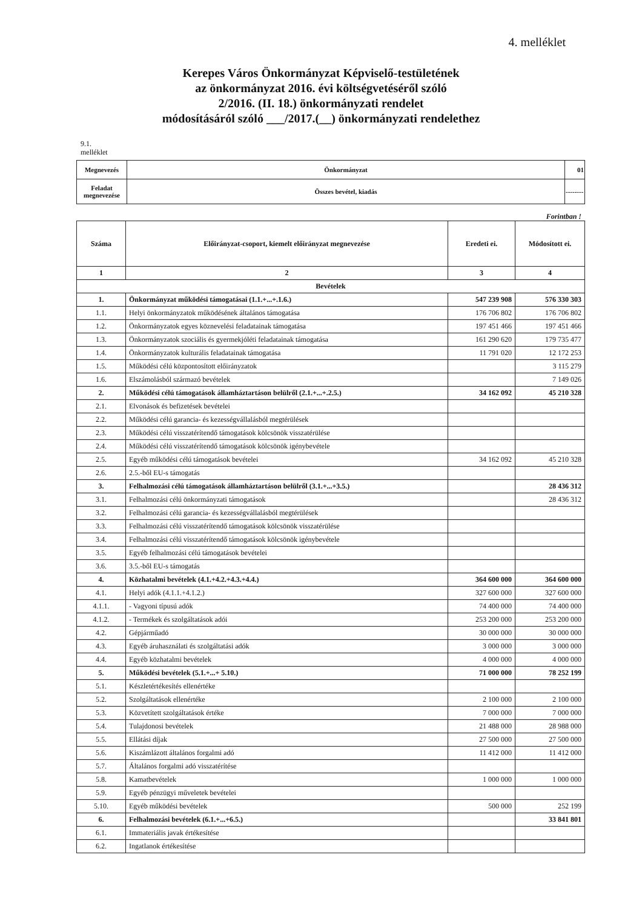4. melléklet
Kerepes Város Önkormányzat Képviselő-testületének
az önkormányzat 2016. évi költségvetéséről szóló
2/2016. (II. 18.) önkormányzati rendelet
módosításáról szóló ___/2017.(__) önkormányzati rendelethez
9.1.
melléklet
| Megnevezés | Önkormányzat | 01 |
| Feladat megnevezése | Összes bevétel, kiadás | -------- |
Forintban !
| Száma | Előirányzat-csoport, kiemelt előirányzat megnevezése | Eredeti ei. | Módosított ei. |
| --- | --- | --- | --- |
| 1 | 2 | 3 | 4 |
| Bevételek | | | |
| 1. | Önkormányzat működési támogatásai (1.1.+...+.1.6.) | 547 239 908 | 576 330 303 |
| 1.1. | Helyi önkormányzatok működésének általános támogatása | 176 706 802 | 176 706 802 |
| 1.2. | Önkormányzatok egyes köznevelési feladatainak támogatása | 197 451 466 | 197 451 466 |
| 1.3. | Önkormányzatok szociális és gyermekjóléti feladatainak támogatása | 161 290 620 | 179 735 477 |
| 1.4. | Önkormányzatok kulturális feladatainak támogatása | 11 791 020 | 12 172 253 |
| 1.5. | Működési célú központosított előirányzatok | | 3 115 279 |
| 1.6. | Elszámolásból származó bevételek | | 7 149 026 |
| 2. | Működési célú támogatások államháztartáson belülről (2.1.+...+.2.5.) | 34 162 092 | 45 210 328 |
| 2.1. | Elvonások és befizetések bevételei | | |
| 2.2. | Működési célú garancia- és kezességvállalásból megtérülések | | |
| 2.3. | Működési célú visszatérítendő támogatások kölcsönök visszatérülése | | |
| 2.4. | Működési célú visszatérítendő támogatások kölcsönök igénybevétele | | |
| 2.5. | Egyéb működési célú támogatások bevételei | 34 162 092 | 45 210 328 |
| 2.6. | 2.5.-ből EU-s támogatás | | |
| 3. | Felhalmozási célú támogatások államháztartáson belülről (3.1.+...+3.5.) | | 28 436 312 |
| 3.1. | Felhalmozási célú önkormányzati támogatások | | 28 436 312 |
| 3.2. | Felhalmozási célú garancia- és kezességvállalásból megtérülések | | |
| 3.3. | Felhalmozási célú visszatérítendő támogatások kölcsönök visszatérülése | | |
| 3.4. | Felhalmozási célú visszatérítendő támogatások kölcsönök igénybevétele | | |
| 3.5. | Egyéb felhalmozási célú támogatások bevételei | | |
| 3.6. | 3.5.-ből EU-s támogatás | | |
| 4. | Közhatalmi bevételek (4.1.+4.2.+4.3.+4.4.) | 364 600 000 | 364 600 000 |
| 4.1. | Helyi adók (4.1.1.+4.1.2.) | 327 600 000 | 327 600 000 |
| 4.1.1. | - Vagyoni típusú adók | 74 400 000 | 74 400 000 |
| 4.1.2. | - Termékek és szolgáltatások adói | 253 200 000 | 253 200 000 |
| 4.2. | Gépjárműadó | 30 000 000 | 30 000 000 |
| 4.3. | Egyéb áruhasználati és szolgáltatási adók | 3 000 000 | 3 000 000 |
| 4.4. | Egyéb közhatalmi bevételek | 4 000 000 | 4 000 000 |
| 5. | Működési bevételek (5.1.+...+ 5.10.) | 71 000 000 | 78 252 199 |
| 5.1. | Készletértékesítés ellenértéke | | |
| 5.2. | Szolgáltatások ellenértéke | 2 100 000 | 2 100 000 |
| 5.3. | Közvetített szolgáltatások értéke | 7 000 000 | 7 000 000 |
| 5.4. | Tulajdonosi bevételek | 21 488 000 | 28 988 000 |
| 5.5. | Ellátási díjak | 27 500 000 | 27 500 000 |
| 5.6. | Kiszámlázott általános forgalmi adó | 11 412 000 | 11 412 000 |
| 5.7. | Általános forgalmi adó visszatérítése | | |
| 5.8. | Kamatbevételek | 1 000 000 | 1 000 000 |
| 5.9. | Egyéb pénzügyi műveletek bevételei | | |
| 5.10. | Egyéb működési bevételek | 500 000 | 252 199 |
| 6. | Felhalmozási bevételek (6.1.+...+6.5.) | | 33 841 801 |
| 6.1. | Immateriális javak értékesítése | | |
| 6.2. | Ingatlanok értékesítése | | |